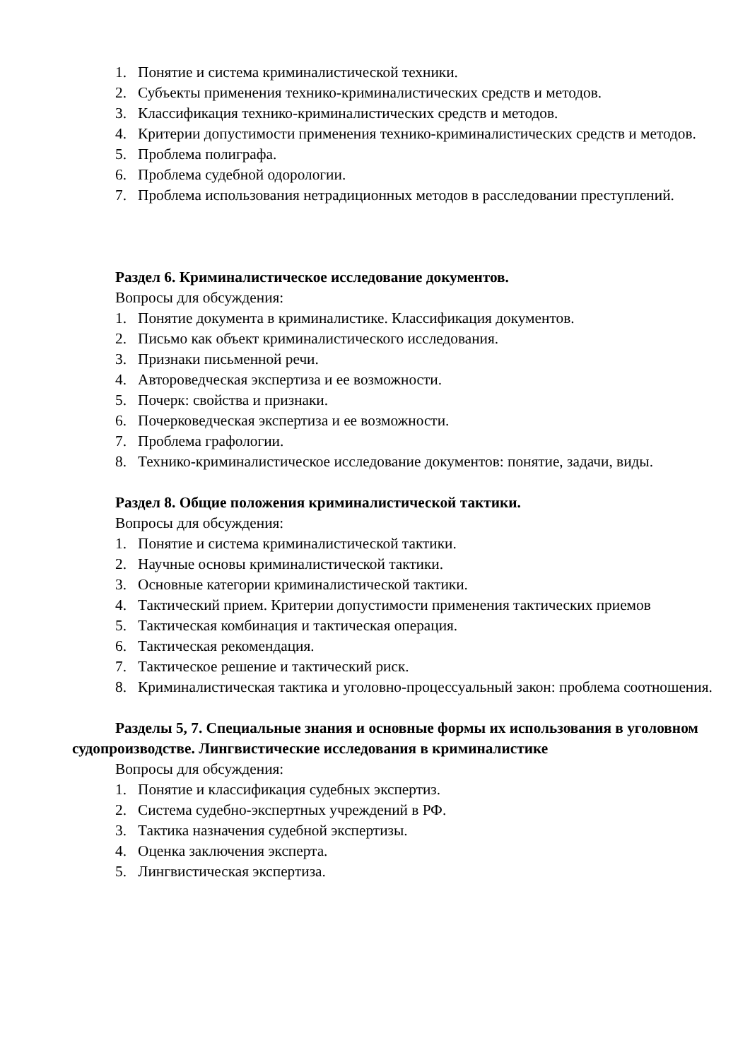1. Понятие и система криминалистической техники.
2. Субъекты применения технико-криминалистических средств и методов.
3. Классификация технико-криминалистических средств и методов.
4. Критерии допустимости применения технико-криминалистических средств и методов.
5. Проблема полиграфа.
6. Проблема судебной одорологии.
7. Проблема использования нетрадиционных методов в расследовании преступлений.
Раздел 6. Криминалистическое исследование документов.
Вопросы для обсуждения:
1. Понятие документа в криминалистике. Классификация документов.
2. Письмо как объект криминалистического исследования.
3. Признаки письменной речи.
4. Автороведческая экспертиза и ее возможности.
5. Почерк: свойства и признаки.
6. Почерковедческая экспертиза и ее возможности.
7. Проблема графологии.
8. Технико-криминалистическое исследование документов: понятие, задачи, виды.
Раздел 8. Общие положения криминалистической тактики.
Вопросы для обсуждения:
1. Понятие и система криминалистической тактики.
2. Научные основы криминалистической тактики.
3. Основные категории криминалистической тактики.
4. Тактический прием. Критерии допустимости применения тактических приемов
5. Тактическая комбинация и тактическая операция.
6. Тактическая рекомендация.
7. Тактическое решение и тактический риск.
8. Криминалистическая тактика и уголовно-процессуальный закон: проблема соотношения.
Разделы 5, 7. Специальные знания и основные формы их использования в уголовном судопроизводстве. Лингвистические исследования в криминалистике
Вопросы для обсуждения:
1. Понятие и классификация судебных экспертиз.
2. Система судебно-экспертных учреждений в РФ.
3. Тактика назначения судебной экспертизы.
4. Оценка заключения эксперта.
5. Лингвистическая экспертиза.